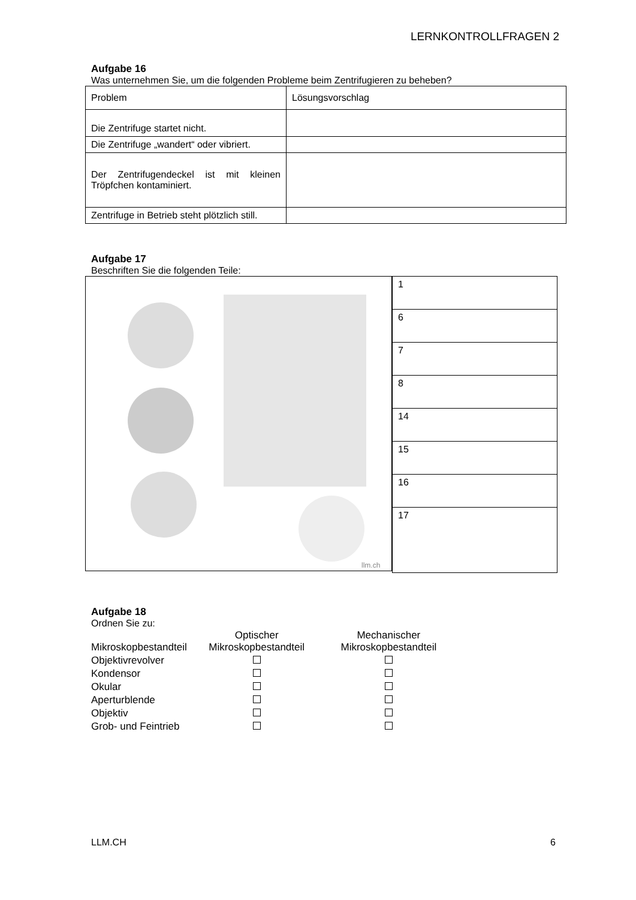LERNKONTROLLFRAGEN 2
Aufgabe 16
Was unternehmen Sie, um die folgenden Probleme beim Zentrifugieren zu beheben?
| Problem | Lösungsvorschlag |
| Die Zentrifuge startet nicht. | |
| Die Zentrifuge „wandert“ oder vibriert. | |
| Der Zentrifugendeckel ist mit kleinen Tröpfchen kontaminiert. | |
| Zentrifuge in Betrieb steht plötzlich still. | |
Aufgabe 17
Beschriften Sie die folgenden Teile:
llm.ch
| 1 |
| 6 |
| 7 |
| 8 |
| 14 |
| 15 |
| 16 |
| 17 |
Aufgabe 18
Ordnen Sie zu:
| Mikroskopbestandteil | Optischer Mikroskopbestandteil | Mechanischer Mikroskopbestandteil |
| Objektivrevolver | | |
| Kondensor | | |
| Okular | | |
| Aperturblende | | |
| Objektiv | | |
| Grob- und Feintrieb | | |
LLM.CH 6